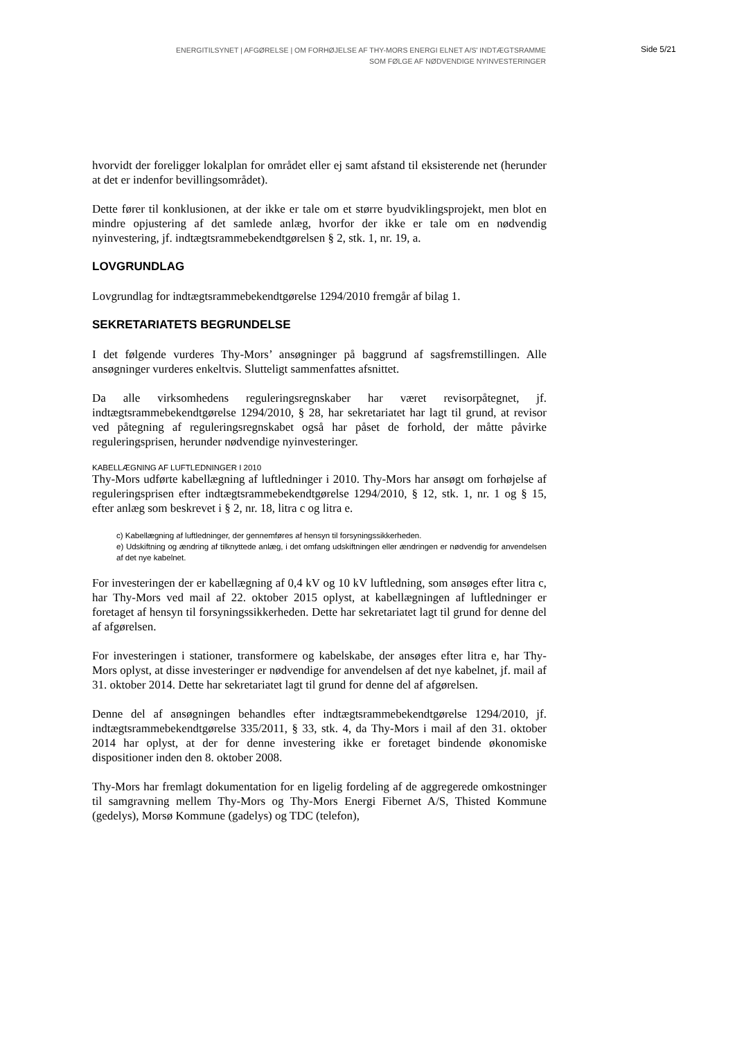ENERGITILSYNET | AFGØRELSE | OM FORHØJELSE AF THY-MORS ENERGI ELNET A/S' INDTÆGTSRAMME
SOM FØLGE AF NØDVENDIGE NYINVESTERINGER
Side 5/21
hvorvidt der foreligger lokalplan for området eller ej samt afstand til eksisterende net (herunder at det er indenfor bevillingsområdet).
Dette fører til konklusionen, at der ikke er tale om et større byudviklingsprojekt, men blot en mindre opjustering af det samlede anlæg, hvorfor der ikke er tale om en nødvendig nyinvestering, jf. indtægtsrammebekendtgørelsen § 2, stk. 1, nr. 19, a.
LOVGRUNDLAG
Lovgrundlag for indtægtsrammebekendtgørelse 1294/2010 fremgår af bilag 1.
SEKRETARIATETS BEGRUNDELSE
I det følgende vurderes Thy-Mors’ ansøgninger på baggrund af sagsfremstillingen. Alle ansøgninger vurderes enkeltvis. Slutteligt sammenfattes afsnittet.
Da alle virksomhedens reguleringsregnskaber har været revisorpåtegnet, jf. indtægtsrammebekendtgørelse 1294/2010, § 28, har sekretariatet har lagt til grund, at revisor ved påtegning af reguleringsregnskabet også har påset de forhold, der måtte påvirke reguleringsprisen, herunder nødvendige nyinvesteringer.
KABELLÆGNING AF LUFTLEDNINGER I 2010
Thy-Mors udførte kabellægning af luftledninger i 2010. Thy-Mors har ansøgt om forhøjelse af reguleringsprisen efter indtægtsrammebekendtgørelse 1294/2010, § 12, stk. 1, nr. 1 og § 15, efter anlæg som beskrevet i § 2, nr. 18, litra c og litra e.
c) Kabellægning af luftledninger, der gennemføres af hensyn til forsyningssikkerheden.
e) Udskiftning og ændring af tilknyttede anlæg, i det omfang udskiftningen eller ændringen er nødvendig for anvendelsen af det nye kabelnet.
For investeringen der er kabellægning af 0,4 kV og 10 kV luftledning, som ansøges efter litra c, har Thy-Mors ved mail af 22. oktober 2015 oplyst, at kabellægningen af luftledninger er foretaget af hensyn til forsyningssikkerheden. Dette har sekretariatet lagt til grund for denne del af afgørelsen.
For investeringen i stationer, transformere og kabelskabe, der ansøges efter litra e, har Thy-Mors oplyst, at disse investeringer er nødvendige for anvendelsen af det nye kabelnet, jf. mail af 31. oktober 2014. Dette har sekretariatet lagt til grund for denne del af afgørelsen.
Denne del af ansøgningen behandles efter indtægtsrammebekendtgørelse 1294/2010, jf. indtægtsrammebekendtgørelse 335/2011, § 33, stk. 4, da Thy-Mors i mail af den 31. oktober 2014 har oplyst, at der for denne investering ikke er foretaget bindende økonomiske dispositioner inden den 8. oktober 2008.
Thy-Mors har fremlagt dokumentation for en ligelig fordeling af de aggregerede omkostninger til samgravning mellem Thy-Mors og Thy-Mors Energi Fibernet A/S, Thisted Kommune (gedelys), Morsø Kommune (gadelys) og TDC (telefon),